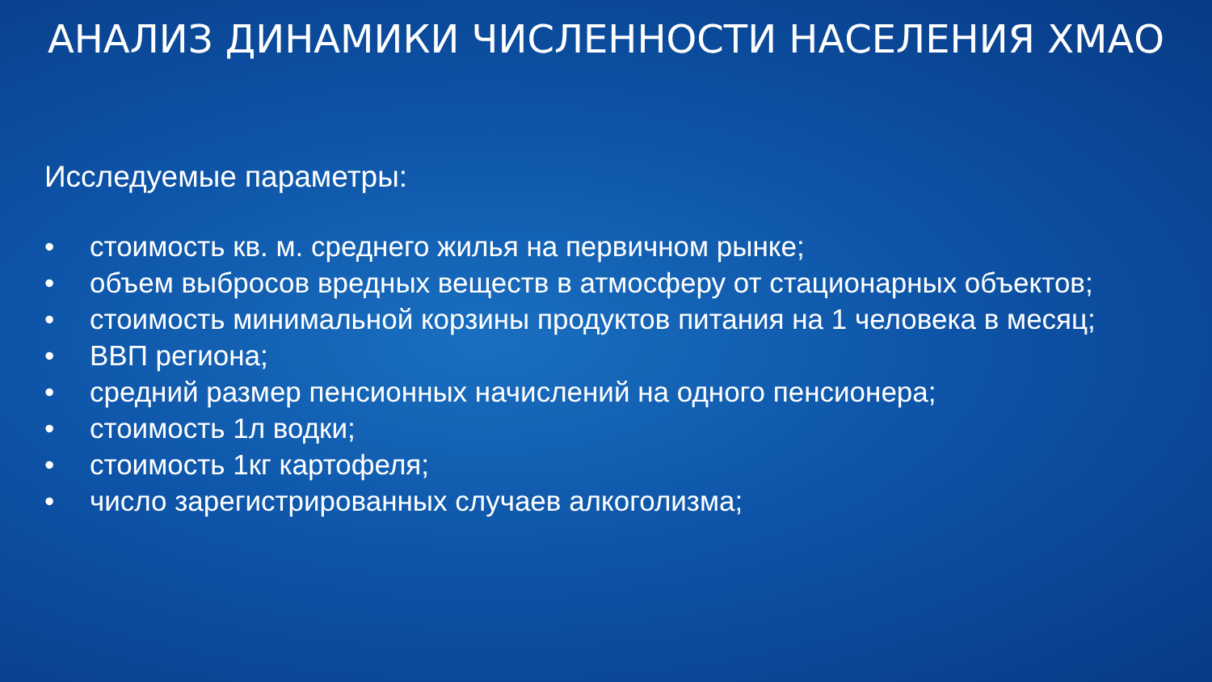АНАЛИЗ ДИНАМИКИ ЧИСЛЕННОСТИ НАСЕЛЕНИЯ ХМАО
Исследуемые параметры:
• стоимость кв. м. среднего жилья на первичном рынке;
• объем выбросов вредных веществ в атмосферу от стационарных объектов;
• стоимость минимальной корзины продуктов питания на 1 человека в месяц;
• ВВП региона;
• средний размер пенсионных начислений на одного пенсионера;
• стоимость 1л водки;
• стоимость 1кг картофеля;
• число зарегистрированных случаев алкоголизма;